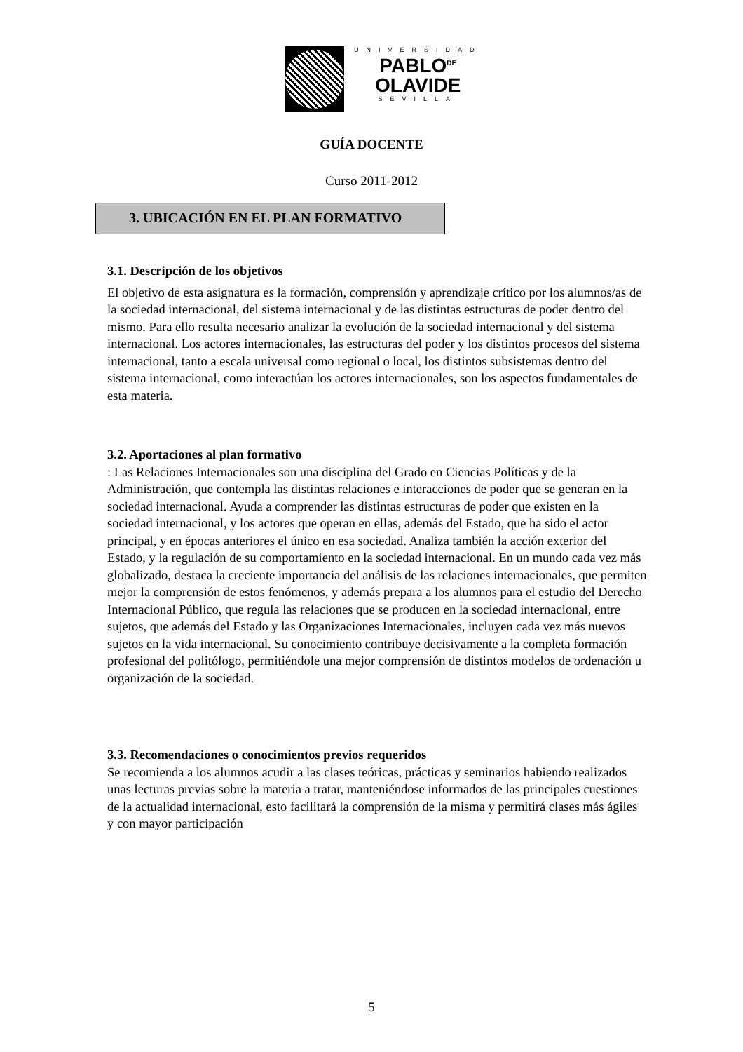UNIVERSIDAD
PABLO<sup>DE</sup>
OLAVIDE
SEVILLA
GUÍA DOCENTE
Curso 2011-2012
3. UBICACIÓN EN EL PLAN FORMATIVO
3.1. Descripción de los objetivos
El objetivo de esta asignatura es la formación, comprensión y aprendizaje crítico por los alumnos/as de la sociedad internacional, del sistema internacional y de las distintas estructuras de poder dentro del mismo. Para ello resulta necesario analizar la evolución de la sociedad internacional y del sistema internacional. Los actores internacionales, las estructuras del poder y los distintos procesos del sistema internacional, tanto a escala universal como regional o local, los distintos subsistemas dentro del sistema internacional, como interactúan los actores internacionales, son los aspectos fundamentales de esta materia.
3.2. Aportaciones al plan formativo
: Las Relaciones Internacionales son una disciplina del Grado en Ciencias Políticas y de la Administración, que contempla las distintas relaciones e interacciones de poder que se generan en la sociedad internacional. Ayuda a comprender las distintas estructuras de poder que existen en la sociedad internacional, y los actores que operan en ellas, además del Estado, que ha sido el actor principal, y en épocas anteriores el único en esa sociedad. Analiza también la acción exterior del Estado, y la regulación de su comportamiento en la sociedad internacional. En un mundo cada vez más globalizado, destaca la creciente importancia del análisis de las relaciones internacionales, que permiten mejor la comprensión de estos fenómenos, y además prepara a los alumnos para el estudio del Derecho Internacional Público, que regula las relaciones que se producen en la sociedad internacional, entre sujetos, que además del Estado y las Organizaciones Internacionales, incluyen cada vez más nuevos sujetos en la vida internacional. Su conocimiento contribuye decisivamente a la completa formación profesional del politólogo, permitiéndole una mejor comprensión de distintos modelos de ordenación u organización de la sociedad.
3.3. Recomendaciones o conocimientos previos requeridos
Se recomienda a los alumnos acudir a las clases teóricas, prácticas y seminarios habiendo realizados unas lecturas previas sobre la materia a tratar, manteniéndose informados de las principales cuestiones de la actualidad internacional, esto facilitará la comprensión de la misma y permitirá clases más ágiles y con mayor participación
5